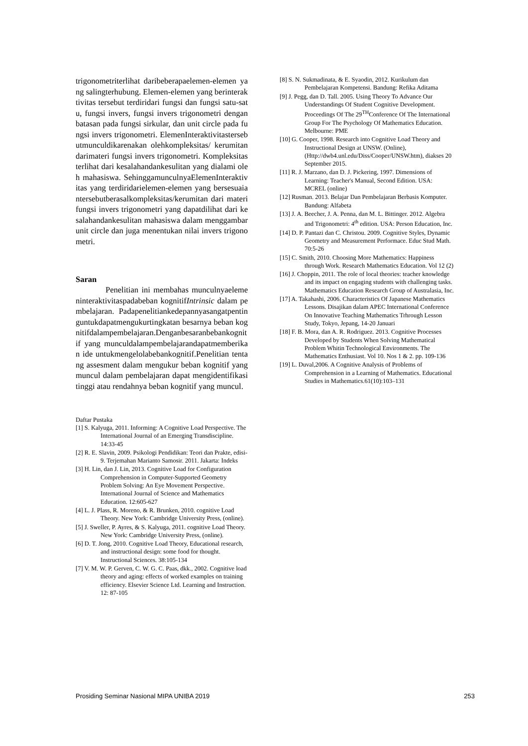trigonometriterlihat daribeberapaelemen-elemen yang salingterhubung. Elemen-elemen yang berinteraktivitas tersebut terdiridari fungsi dan fungsi satu-satu, fungsi invers, fungsi invers trigonometri dengan batasan pada fungsi sirkular, dan unit circle pada fungsi invers trigonometri. ElemenInteraktivitastersebutmunculdikarenakan olehkompleksitas/ kerumitan darimateri fungsi invers trigonometri. Kompleksitas terlihat dari kesalahandankesulitan yang dialami oleh mahasiswa. SehinggamunculnyaElemenInteraktivitas yang terdiridarielemen-elemen yang bersesuaiantersebutberasalkompleksitas/kerumitan dari materi fungsi invers trigonometri yang dapatdilihat dari kesalahandankesulitan mahasiswa dalam menggambar unit circle dan juga menentukan nilai invers trigonometri.
Saran
Penelitian ini membahas munculnyaelemeninteraktivitaspadabeban kognitifIntrinsic dalam pembelajaran. Padapenelitiankedepannyasangatpentinguntukdapatmengukurtingkatan besarnya beban kognitifdalampembelajaran.Denganbesaranbebankognitif yang munculdalampembelajarandapatmemberikan ide untukmengelolabebankognitif.Penelitian tentang assesment dalam mengukur beban kognitif yang muncul dalam pembelajaran dapat mengidentifikasi tinggi atau rendahnya beban kognitif yang muncul.
Daftar Pustaka
[1] S. Kalyuga, 2011. Informing: A Cognitive Load Perspective. The International Journal of an Emerging Transdiscipline. 14:33-45
[2] R. E. Slavin, 2009. Psikologi Pendidikan: Teori dan Prakte, edisi-9. Terjemahan Marianto Samosir. 2011. Jakarta: Indeks
[3] H. Lin, dan J. Lin, 2013. Cognitive Load for Configuration Comprehension in Computer-Supported Geometry Problem Solving: An Eye Movement Perspective. International Journal of Science and Mathematics Education. 12:605-627
[4] L. J. Plass, R. Moreno, & R. Brunken, 2010. cognitive Load Theory. New York: Cambridge University Press, (online).
[5] J. Sweller, P. Ayres, & S. Kalyuga, 2011. cognitive Load Theory. New York: Cambridge University Press, (online).
[6] D. T. Jong, 2010. Cognitive Load Theory, Educational research, and instructional design: some food for thought. Instructional Sciences. 38:105-134
[7] V. M. W. P. Gerven, C. W. G. C. Paas, dkk., 2002. Cognitive load theory and aging: effects of worked examples on training efficiency. Elsevier Science Ltd. Learning and Instruction. 12: 87-105
[8] S. N. Sukmadinata, & E. Syaodin, 2012. Kurikulum dan Pembelajaran Kompetensi. Bandung: Refika Aditama
[9] J. Pegg, dan D. Tall. 2005. Using Theory To Advance Our Understandings Of Student Cognitive Development. Proceedings Of The 29<sup>TH</sup>Conference Of The International Group For The Psychology Of Mathematics Education. Melbourne: PME
[10] G. Cooper, 1998. Research into Cognitive Load Theory and Instructional Design at UNSW. (Online), (Http://dwb4.unl.edu/Diss/Cooper/UNSW.htm), diakses 20 September 2015.
[11] R. J. Marzano, dan D. J. Pickering, 1997. Dimensions of Learning: Teacher's Manual, Second Edition. USA: MCREL (online)
[12] Rusman. 2013. Belajar Dan Pembelajaran Berbasis Komputer. Bandung: Alfabeta
[13] J. A. Beecher, J. A. Penna, dan M. L. Bittinger. 2012. Algebra and Trigonometri: 4<sup>th</sup> edition. USA: Person Education, Inc.
[14] D. P. Pantazi dan C. Christou. 2009. Cognitive Styles, Dynamic Geometry and Measurement Performace. Educ Stud Math. 70:5-26
[15] C. Smith, 2010. Choosing More Mathematics: Happiness through Work. Research Mathematics Education. Vol 12 (2)
[16] J. Choppin, 2011. The role of local theories: teacher knowledge and its impact on engaging students with challenging tasks. Mathematics Education Research Group of Australasia, Inc.
[17] A. Takahashi, 2006. Characteristics Of Japanese Mathematics Lessons. Disajikan dalam APEC International Conference On Innovative Teaching Mathematics Trhrough Lesson Study, Tokyo, Jepang, 14-20 Januari
[18] F. B. Mora, dan A. R. Rodriguez. 2013. Cognitive Processes Developed by Students When Solving Mathematical Problem Whitin Technological Environments. The Mathematics Enthusiast. Vol 10. Nos 1 & 2. pp. 109-136
[19] L. Duval,2006. A Cognitive Analysis of Problems of Comprehension in a Learning of Mathematics. Educational Studies in Mathematics.61(10):103–131
Prosiding Seminar Nasional MIPA UNIBA 2019 253